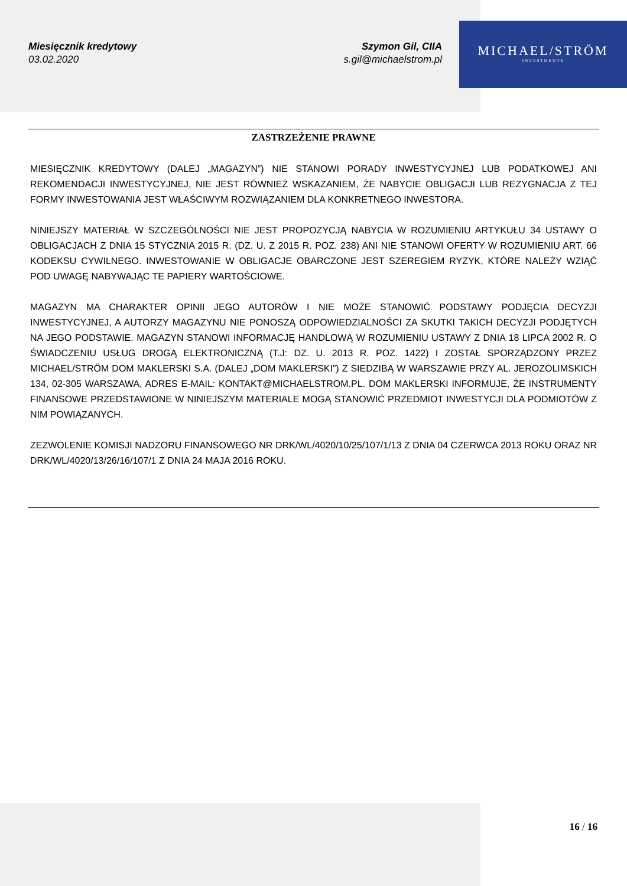Miesięcznik kredytowy
03.02.2020
Szymon Gil, CIIA
s.gil@michaelstrom.pl
MICHAEL/STRÖM
INVESTMENTS
ZASTRZEŻENIE PRAWNE
MIESIĘCZNIK KREDYTOWY (DALEJ „MAGAZYN”) NIE STANOWI PORADY INWESTYCYJNEJ LUB PODATKOWEJ ANI REKOMENDACJI INWESTYCYJNEJ, NIE JEST RÓWNIEŻ WSKAZANIEM, ŻE NABYCIE OBLIGACJI LUB REZYGNACJA Z TEJ FORMY INWESTOWANIA JEST WŁAŚCIWYM ROZWIĄZANIEM DLA KONKRETNEGO INWESTORA.
NINIEJSZY MATERIAŁ W SZCZEGÓLNOŚCI NIE JEST PROPOZYCJĄ NABYCIA W ROZUMIENIU ARTYKUŁU 34 USTAWY O OBLIGACJACH Z DNIA 15 STYCZNIA 2015 R. (DZ. U. Z 2015 R. POZ. 238) ANI NIE STANOWI OFERTY W ROZUMIENIU ART. 66 KODEKSU CYWILNEGO. INWESTOWANIE W OBLIGACJE OBARCZONE JEST SZEREGIEM RYZYK, KTÓRE NALEŻY WZIĄĆ POD UWAGĘ NABYWAJĄC TE PAPIERY WARTOŚCIOWE.
MAGAZYN MA CHARAKTER OPINII JEGO AUTORÓW I NIE MOŻE STANOWIĆ PODSTAWY PODJĘCIA DECYZJI INWESTYCYJNEJ, A AUTORZY MAGAZYNU NIE PONOSZĄ ODPOWIEDZIALNOŚCI ZA SKUTKI TAKICH DECYZJI PODJĘTYCH NA JEGO PODSTAWIE. MAGAZYN STANOWI INFORMACJĘ HANDLOWĄ W ROZUMIENIU USTAWY Z DNIA 18 LIPCA 2002 R. O ŚWIADCZENIU USŁUG DROGĄ ELEKTRONICZNĄ (T.J: DZ. U. 2013 R. POZ. 1422) I ZOSTAŁ SPORZĄDZONY PRZEZ MICHAEL/STRÖM DOM MAKLERSKI S.A. (DALEJ „DOM MAKLERSKI”) Z SIEDZIBĄ W WARSZAWIE PRZY AL. JEROZOLIMSKICH 134, 02-305 WARSZAWA, ADRES E-MAIL: KONTAKT@MICHAELSTROM.PL. DOM MAKLERSKI INFORMUJE, ŻE INSTRUMENTY FINANSOWE PRZEDSTAWIONE W NINIEJSZYM MATERIALE MOGĄ STANOWIĆ PRZEDMIOT INWESTYCJI DLA PODMIOTÓW Z NIM POWIĄZANYCH.
ZEZWOLENIE KOMISJI NADZORU FINANSOWEGO NR DRK/WL/4020/10/25/107/1/13 Z DNIA 04 CZERWCA 2013 ROKU ORAZ NR DRK/WL/4020/13/26/16/107/1 Z DNIA 24 MAJA 2016 ROKU.
16 / 16